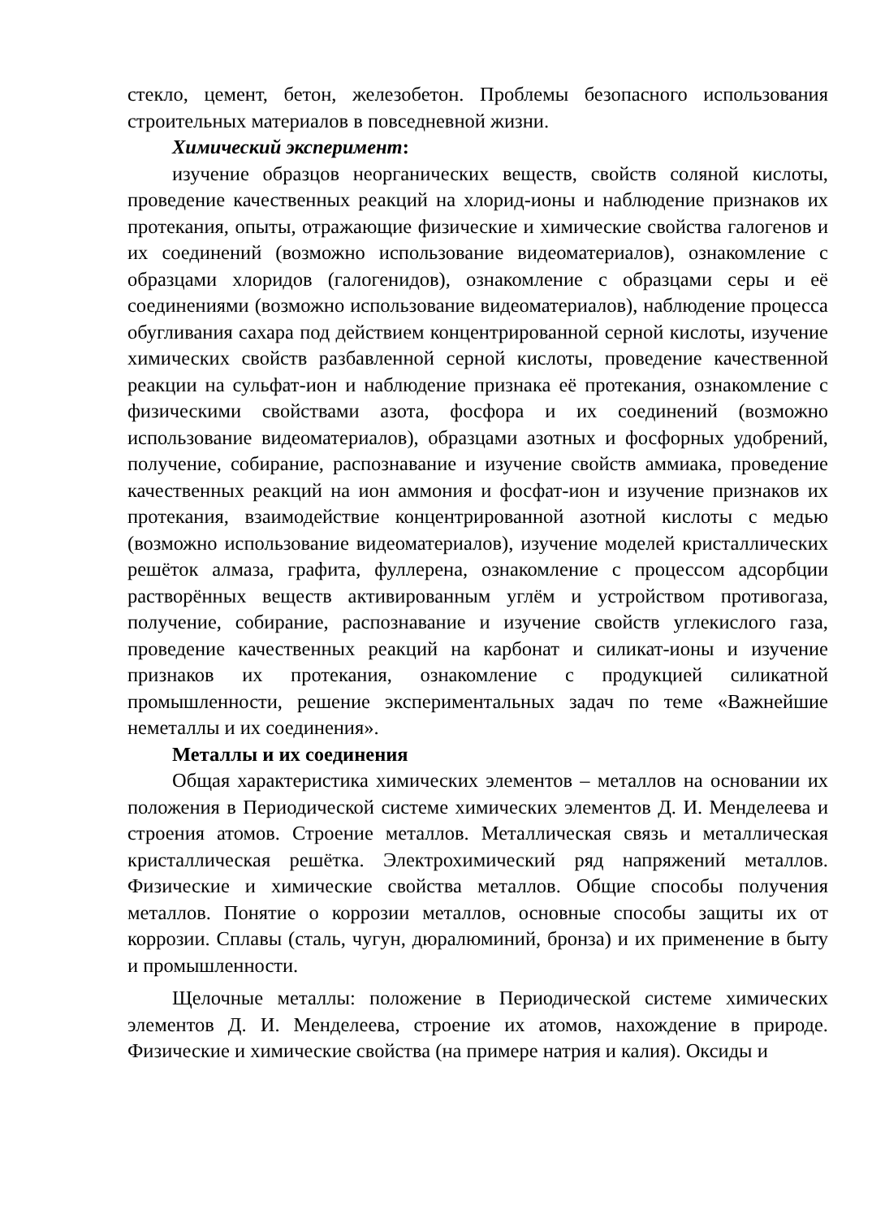стекло, цемент, бетон, железобетон. Проблемы безопасного использования строительных материалов в повседневной жизни.
Химический эксперимент:
изучение образцов неорганических веществ, свойств соляной кислоты, проведение качественных реакций на хлорид-ионы и наблюдение признаков их протекания, опыты, отражающие физические и химические свойства галогенов и их соединений (возможно использование видеоматериалов), ознакомление с образцами хлоридов (галогенидов), ознакомление с образцами серы и её соединениями (возможно использование видеоматериалов), наблюдение процесса обугливания сахара под действием концентрированной серной кислоты, изучение химических свойств разбавленной серной кислоты, проведение качественной реакции на сульфат-ион и наблюдение признака её протекания, ознакомление с физическими свойствами азота, фосфора и их соединений (возможно использование видеоматериалов), образцами азотных и фосфорных удобрений, получение, собирание, распознавание и изучение свойств аммиака, проведение качественных реакций на ион аммония и фосфат-ион и изучение признаков их протекания, взаимодействие концентрированной азотной кислоты с медью (возможно использование видеоматериалов), изучение моделей кристаллических решёток алмаза, графита, фуллерена, ознакомление с процессом адсорбции растворённых веществ активированным углём и устройством противогаза, получение, собирание, распознавание и изучение свойств углекислого газа, проведение качественных реакций на карбонат и силикат-ионы и изучение признаков их протекания, ознакомление с продукцией силикатной промышленности, решение экспериментальных задач по теме «Важнейшие неметаллы и их соединения».
Металлы и их соединения
Общая характеристика химических элементов – металлов на основании их положения в Периодической системе химических элементов Д. И. Менделеева и строения атомов. Строение металлов. Металлическая связь и металлическая кристаллическая решётка. Электрохимический ряд напряжений металлов. Физические и химические свойства металлов. Общие способы получения металлов. Понятие о коррозии металлов, основные способы защиты их от коррозии. Сплавы (сталь, чугун, дюралюминий, бронза) и их применение в быту и промышленности.
Щелочные металлы: положение в Периодической системе химических элементов Д. И. Менделеева, строение их атомов, нахождение в природе. Физические и химические свойства (на примере натрия и калия). Оксиды и